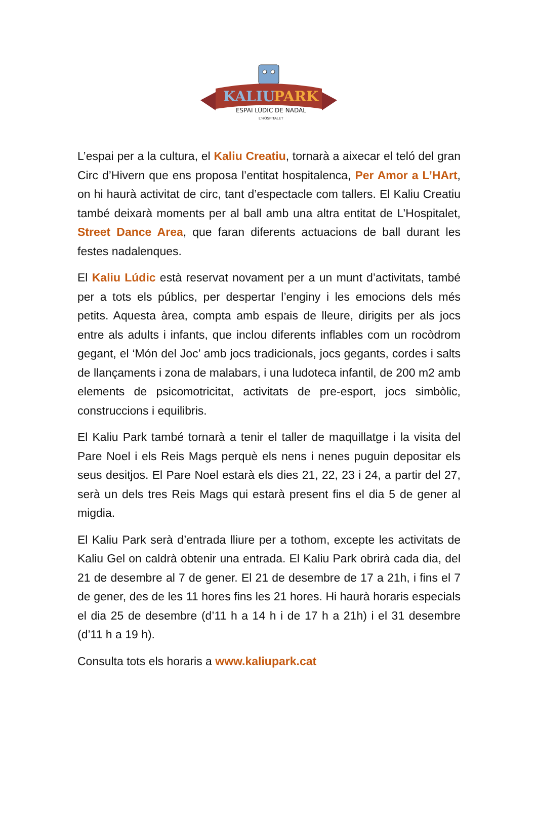KALIU
PARK
ESPAI LÚDIC DE NADAL
L'HOSPITALET
L’espai per a la cultura, el Kaliu Creatiu, tornarà a aixecar el teló del gran Circ d’Hivern que ens proposa l’entitat hospitalenca, Per Amor a L’HArt, on hi haurà activitat de circ, tant d’espectacle com tallers. El Kaliu Creatiu també deixarà moments per al ball amb una altra entitat de L’Hospitalet, Street Dance Area, que faran diferents actuacions de ball durant les festes nadalenques.
El Kaliu Lúdic està reservat novament per a un munt d’activitats, també per a tots els públics, per despertar l’enginy i les emocions dels més petits. Aquesta àrea, compta amb espais de lleure, dirigits per als jocs entre als adults i infants, que inclou diferents inflables com un rocòdrom gegant, el ‘Món del Joc’ amb jocs tradicionals, jocs gegants, cordes i salts de llançaments i zona de malabars, i una ludoteca infantil, de 200 m2 amb elements de psicomotricitat, activitats de pre-esport, jocs simbòlic, construccions i equilibris.
El Kaliu Park també tornarà a tenir el taller de maquillatge i la visita del Pare Noel i els Reis Mags perquè els nens i nenes puguin depositar els seus desitjos. El Pare Noel estarà els dies 21, 22, 23 i 24, a partir del 27, serà un dels tres Reis Mags qui estarà present fins el dia 5 de gener al migdia.
El Kaliu Park serà d’entrada lliure per a tothom, excepte les activitats de Kaliu Gel on caldrà obtenir una entrada. El Kaliu Park obrirà cada dia, del 21 de desembre al 7 de gener. El 21 de desembre de 17 a 21h, i fins el 7 de gener, des de les 11 hores fins les 21 hores. Hi haurà horaris especials el dia 25 de desembre (d’11 h a 14 h i de 17 h a 21h) i el 31 desembre (d’11 h a 19 h).
Consulta tots els horaris a www.kaliupark.cat